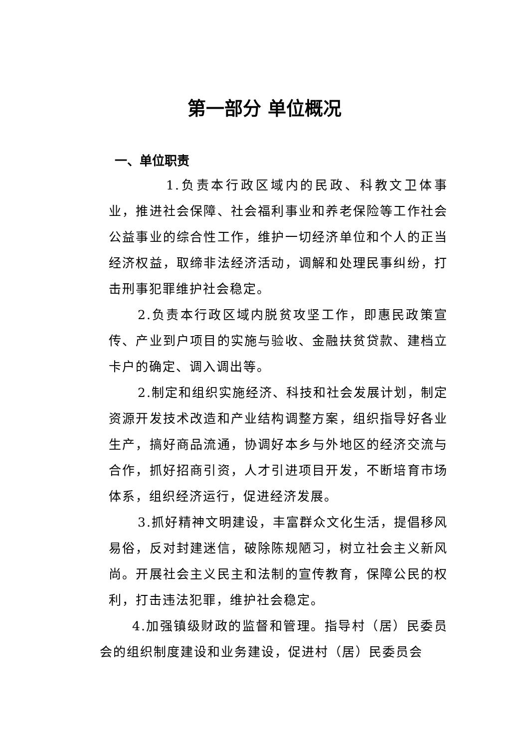第一部分 单位概况
一、单位职责
1.负责本行政区域内的民政、科教文卫体事业，推进社会保障、社会福利事业和养老保险等工作社会公益事业的综合性工作，维护一切经济单位和个人的正当经济权益，取缔非法经济活动，调解和处理民事纠纷，打击刑事犯罪维护社会稳定。
2.负责本行政区域内脱贫攻坚工作，即惠民政策宣传、产业到户项目的实施与验收、金融扶贫贷款、建档立卡户的确定、调入调出等。
2.制定和组织实施经济、科技和社会发展计划，制定资源开发技术改造和产业结构调整方案，组织指导好各业生产，搞好商品流通，协调好本乡与外地区的经济交流与合作，抓好招商引资，人才引进项目开发，不断培育市场体系，组织经济运行，促进经济发展。
3.抓好精神文明建设，丰富群众文化生活，提倡移风易俗，反对封建迷信，破除陈规陋习，树立社会主义新风尚。开展社会主义民主和法制的宣传教育，保障公民的权利，打击违法犯罪，维护社会稳定。
4.加强镇级财政的监督和管理。指导村（居）民委员会的组织制度建设和业务建设，促进村（居）民委员会